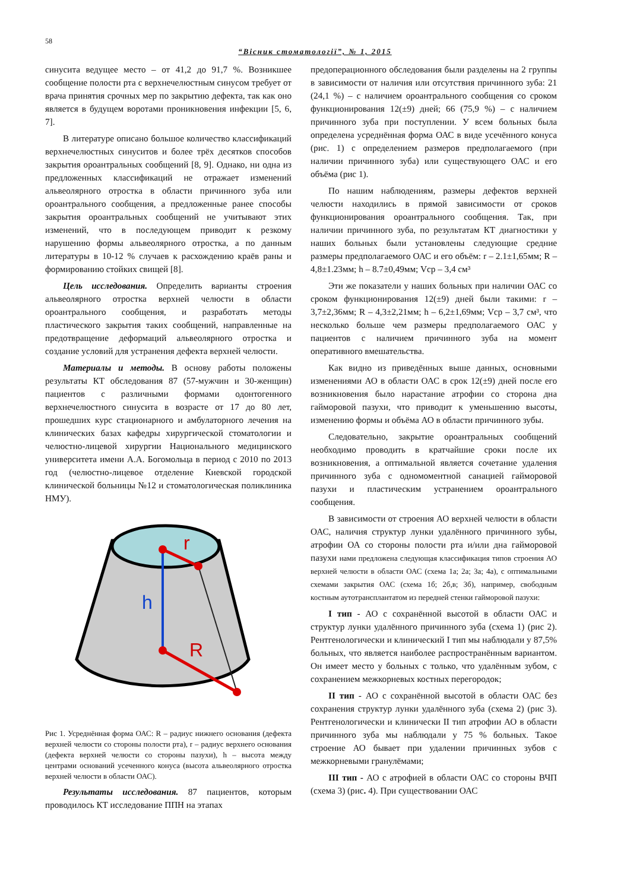58
“Вісник стоматології”, № 1, 2015
синусита ведущее место – от 41,2 до 91,7 %. Возникшее сообщение полости рта с верхнечелюстным синусом требует от врача принятия срочных мер по закрытию дефекта, так как оно является в будущем воротами проникновения инфекции [5, 6, 7].
В литературе описано большое количество классификаций верхнечелюстных синуситов и более трёх десятков способов закрытия ороантральных сообщений [8, 9]. Однако, ни одна из предложенных классификаций не отражает изменений альвеолярного отростка в области причинного зуба или ороантрального сообщения, а предложенные ранее способы закрытия ороантральных сообщений не учитывают этих изменений, что в последующем приводит к резкому нарушению формы альвеолярного отростка, а по данным литературы в 10-12 % случаев к расхождению краёв раны и формированию стойких свищей [8].
Цель исследования. Определить варианты строения альвеолярного отростка верхней челюсти в области ороантрального сообщения, и разработать методы пластического закрытия таких сообщений, направленные на предотвращение деформаций альвеолярного отростка и создание условий для устранения дефекта верхней челюсти.
Материалы и методы. В основу работы положены результаты КТ обследования 87 (57-мужчин и 30-женщин) пациентов с различными формами одонтогенного верхнечелюстного синусита в возрасте от 17 до 80 лет, прошедших курс стационарного и амбулаторного лечения на клинических базах кафедры хирургической стоматологии и челюстно-лицевой хирургии Национального медицинского университета имени А.А. Богомольца в период с 2010 по 2013 год (челюстно-лицевое отделение Киевской городской клинической больницы №12 и стоматологическая поликлиника НМУ).
r
h
R
Рис 1. Усреднённая форма ОАС: R – радиус нижнего основания (дефекта верхней челюсти со стороны полости рта), r – радиус верхнего основания (дефекта верхней челюсти со стороны пазухи), h – высота между центрами оснований усеченного конуса (высота альвеолярного отростка верхней челюсти в области ОАС).
Результаты исследования. 87 пациентов, которым проводилось КТ исследование ППН на этапах
предоперационного обследования были разделены на 2 группы в зависимости от наличия или отсутствия причинного зуба: 21 (24,1 %) – с наличием ороантрального сообщения со сроком функционирования 12(±9) дней; 66 (75,9 %) – с наличием причинного зуба при поступлении. У всем больных была определена усреднённая форма ОАС в виде усечённого конуса (рис. 1) с определением размеров предполагаемого (при наличии причинного зуба) или существующего ОАС и его объёма (рис 1).
По нашим наблюдениям, размеры дефектов верхней челюсти находились в прямой зависимости от сроков функционирования ороантрального сообщения. Так, при наличии причинного зуба, по результатам КТ диагностики у наших больных были установлены следующие средние размеры предполагаемого ОАС и его объём: r – 2.1±1,65мм; R – 4,8±1.23мм; h – 8.7±0,49мм; Vср – 3,4 см³
Эти же показатели у наших больных при наличии ОАС со сроком функционирования 12(±9) дней были такими: r – 3,7±2,36мм; R – 4,3±2,21мм; h – 6,2±1,69мм; Vср – 3,7 см³, что несколько больше чем размеры предполагаемого ОАС у пациентов с наличием причинного зуба на момент оперативного вмешательства.
Как видно из приведённых выше данных, основными изменениями АО в области ОАС в срок 12(±9) дней после его возникновения было нарастание атрофии со сторона дна гайморовой пазухи, что приводит к уменьшению высоты, изменению формы и объёма АО в области причинного зубы.
Следовательно, закрытие ороантральных сообщений необходимо проводить в кратчайшие сроки после их возникновения, а оптимальной является сочетание удаления причинного зуба с одномоментной санацией гайморовой пазухи и пластическим устранением ороантрального сообщения.
В зависимости от строения АО верхней челюсти в области ОАС, наличия структур лунки удалённого причинного зубы, атрофии ОА со стороны полости рта и/или дна гайморовой пазухи нами предложена следующая классификация типов строения АО верхней челюсти в области ОАС (схема 1а; 2а; 3а; 4а), с оптимальными схемами закрытия ОАС (схема 1б; 2б,в; 3б), например, свободным костным аутотрансплантатом из передней стенки гайморовой пазухи:
I тип - АО с сохранённой высотой в области ОАС и структур лунки удалённого причинного зуба (схема 1) (рис 2). Рентгенологически и клинический I тип мы наблюдали у 87,5% больных, что является наиболее распространённым вариантом. Он имеет место у больных с только, что удалённым зубом, с сохранением межкорневых костных перегородок;
II тип - АО с сохранённой высотой в области ОАС без сохранения структур лунки удалённого зуба (схема 2) (рис 3). Рентгенологически и клинически II тип атрофии АО в области причинного зуба мы наблюдали у 75 % больных. Такое строение АО бывает при удалении причинных зубов с межкорневыми гранулёмами;
III тип - АО с атрофией в области ОАС со стороны ВЧП (схема 3) (рис. 4). При существовании ОАС